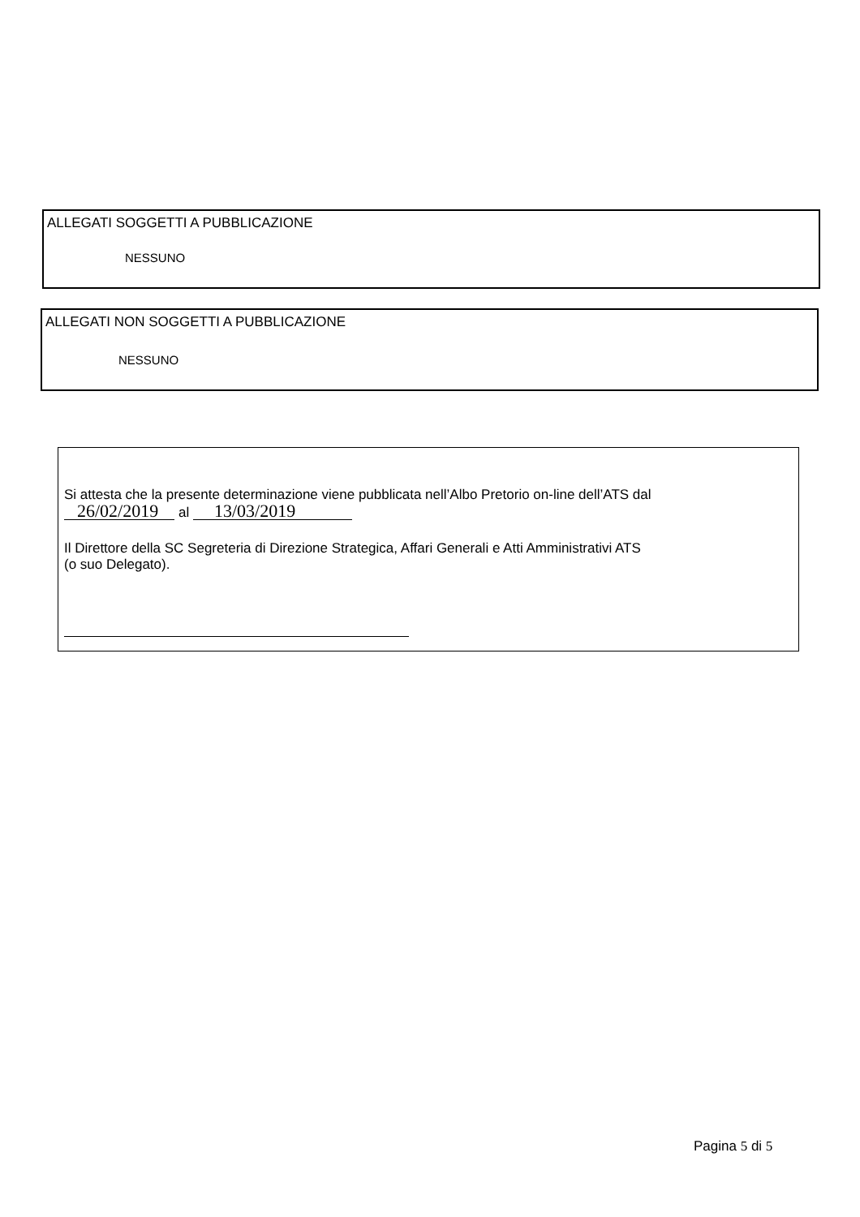ALLEGATI SOGGETTI A PUBBLICAZIONE
NESSUNO
ALLEGATI NON SOGGETTI A PUBBLICAZIONE
NESSUNO
Si attesta che la presente determinazione viene pubblicata nell’Albo Pretorio on-line dell’ATS dal
26/02/2019 al 13/03/2019
Il Direttore della SC Segreteria di Direzione Strategica, Affari Generali e Atti Amministrativi ATS
(o suo Delegato).
Pagina 5 di 5